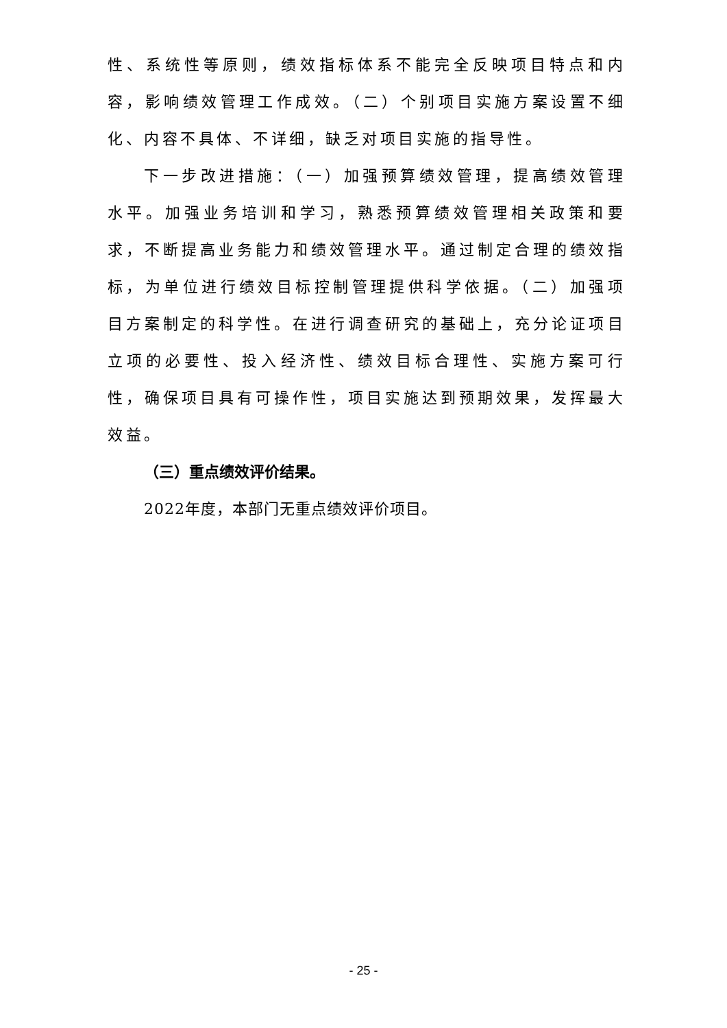性、系统性等原则，绩效指标体系不能完全反映项目特点和内容，影响绩效管理工作成效。（二）个别项目实施方案设置不细化、内容不具体、不详细，缺乏对项目实施的指导性。
下一步改进措施：（一）加强预算绩效管理，提高绩效管理水平。加强业务培训和学习，熟悉预算绩效管理相关政策和要求，不断提高业务能力和绩效管理水平。通过制定合理的绩效指标，为单位进行绩效目标控制管理提供科学依据。（二）加强项目方案制定的科学性。在进行调查研究的基础上，充分论证项目立项的必要性、投入经济性、绩效目标合理性、实施方案可行性，确保项目具有可操作性，项目实施达到预期效果，发挥最大效益。
（三）重点绩效评价结果。
2022年度，本部门无重点绩效评价项目。
- 25 -